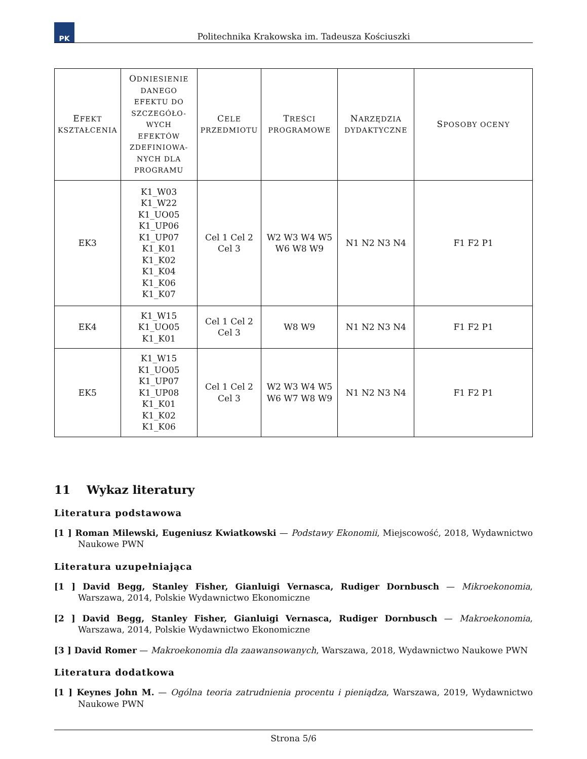PK
Politechnika Krakowska im. Tadeusza Kościuszki
| E FEKT KSZTAŁCENIA | O DNIESIENIE DANEGO EFEKTU DO SZCZEGÓŁO-WYCH EFEKTÓW ZDEFINIOWA-NYCH DLA PROGRAMU | C ELE PRZEDMIOTU | T REŚCI PROGRAMOWE | N ARZĘDZIA DYDAKTYCZNE | S POSOBY OCENY |
| --- | --- | --- | --- | --- | --- |
| EK3 | K1_W03 K1_W22 K1_UO05 K1_UP06 K1_UP07 K1_K01 K1_K02 K1_K04 K1_K06 K1_K07 | Cel 1 Cel 2 Cel 3 | W2 W3 W4 W5 W6 W8 W9 | N1 N2 N3 N4 | F1 F2 P1 |
| EK4 | K1_W15 K1_UO05 K1_K01 | Cel 1 Cel 2 Cel 3 | W8 W9 | N1 N2 N3 N4 | F1 F2 P1 |
| EK5 | K1_W15 K1_UO05 K1_UP07 K1_UP08 K1_K01 K1_K02 K1_K06 | Cel 1 Cel 2 Cel 3 | W2 W3 W4 W5 W6 W7 W8 W9 | N1 N2 N3 N4 | F1 F2 P1 |
11 Wykaz literatury
Literatura podstawowa
[1 ] Roman Milewski, Eugeniusz Kwiatkowski — Podstawy Ekonomii, Miejscowość, 2018, Wydawnictwo Naukowe PWN
Literatura uzupełniająca
[1 ] David Begg, Stanley Fisher, Gianluigi Vernasca, Rudiger Dornbusch — Mikroekonomia, Warszawa, 2014, Polskie Wydawnictwo Ekonomiczne
[2 ] David Begg, Stanley Fisher, Gianluigi Vernasca, Rudiger Dornbusch — Makroekonomia, Warszawa, 2014, Polskie Wydawnictwo Ekonomiczne
[3 ] David Romer — Makroekonomia dla zaawansowanych, Warszawa, 2018, Wydawnictwo Naukowe PWN
Literatura dodatkowa
[1 ] Keynes John M. — Ogólna teoria zatrudnienia procentu i pieniądza, Warszawa, 2019, Wydawnictwo Naukowe PWN
Strona 5/6